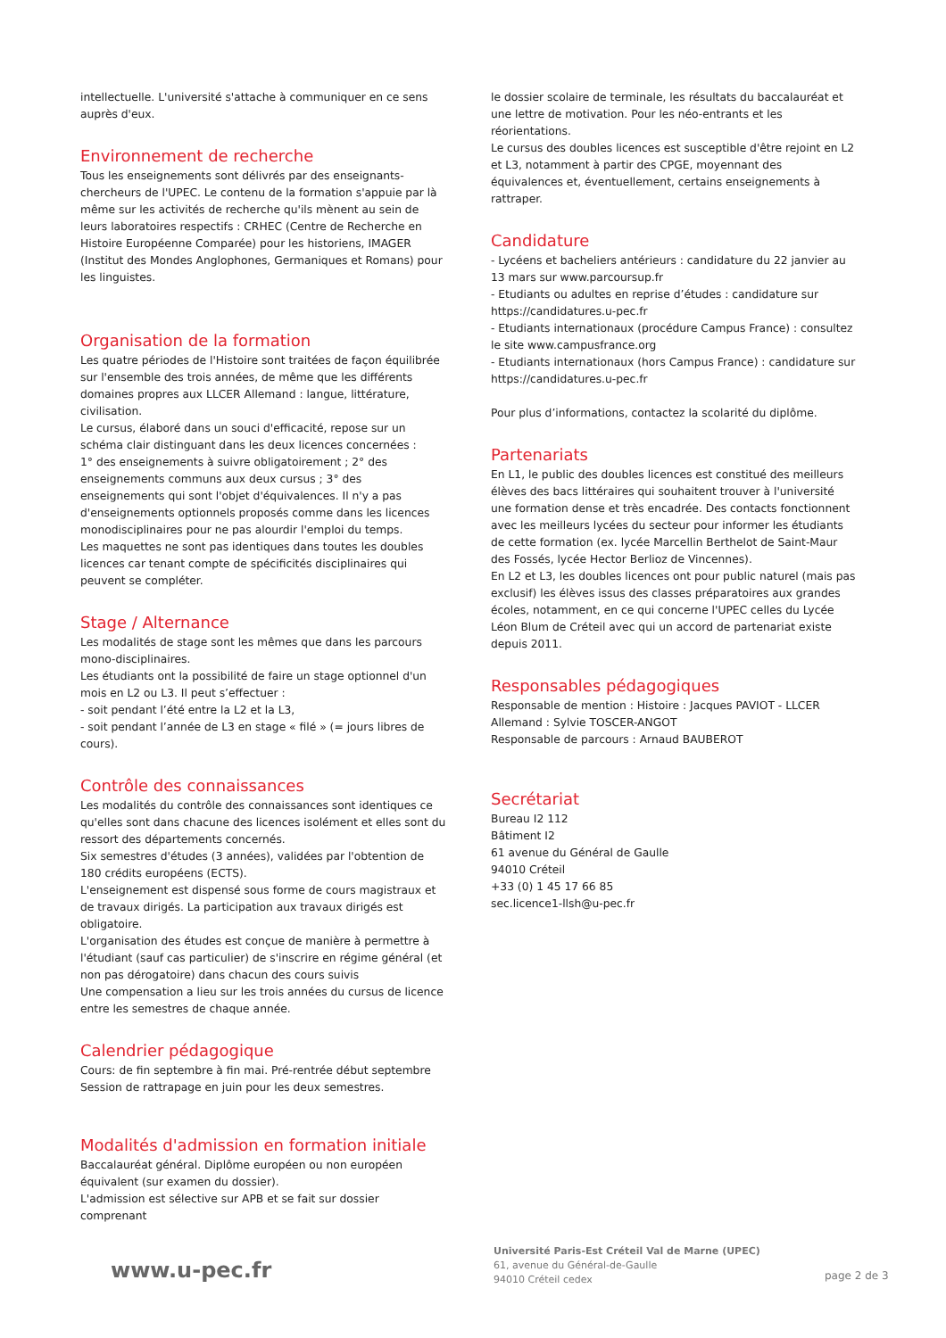intellectuelle. L'université s'attache à communiquer en ce sens auprès d'eux.
Environnement de recherche
Tous les enseignements sont délivrés par des enseignants-chercheurs de l'UPEC. Le contenu de la formation s'appuie par là même sur les activités de recherche qu'ils mènent au sein de leurs laboratoires respectifs : CRHEC (Centre de Recherche en Histoire Européenne Comparée) pour les historiens, IMAGER (Institut des Mondes Anglophones, Germaniques et Romans) pour les linguistes.
Organisation de la formation
Les quatre périodes de l'Histoire sont traitées de façon équilibrée sur l'ensemble des trois années, de même que les différents domaines propres aux LLCER Allemand : langue, littérature, civilisation.
Le cursus, élaboré dans un souci d'efficacité, repose sur un schéma clair distinguant dans les deux licences concernées :
1° des enseignements à suivre obligatoirement ; 2° des enseignements communs aux deux cursus ; 3° des enseignements qui sont l'objet d'équivalences. Il n'y a pas d'enseignements optionnels proposés comme dans les licences monodisciplinaires pour ne pas alourdir l'emploi du temps.
Les maquettes ne sont pas identiques dans toutes les doubles licences car tenant compte de spécificités disciplinaires qui peuvent se compléter.
Stage / Alternance
Les modalités de stage sont les mêmes que dans les parcours mono-disciplinaires.
Les étudiants ont la possibilité de faire un stage optionnel d'un mois en L2 ou L3. Il peut s’effectuer :
- soit pendant l’été entre la L2 et la L3,
- soit pendant l’année de L3 en stage « filé » (= jours libres de cours).
Contrôle des connaissances
Les modalités du contrôle des connaissances sont identiques ce qu'elles sont dans chacune des licences isolément et elles sont du ressort des départements concernés.
Six semestres d'études (3 années), validées par l'obtention de 180 crédits européens (ECTS).
L'enseignement est dispensé sous forme de cours magistraux et de travaux dirigés. La participation aux travaux dirigés est obligatoire.
L'organisation des études est conçue de manière à permettre à l'étudiant (sauf cas particulier) de s'inscrire en régime général (et non pas dérogatoire) dans chacun des cours suivis
Une compensation a lieu sur les trois années du cursus de licence entre les semestres de chaque année.
Calendrier pédagogique
Cours: de fin septembre à fin mai. Pré-rentrée début septembre
Session de rattrapage en juin pour les deux semestres.
Modalités d'admission en formation initiale
Baccalauréat général. Diplôme européen ou non européen équivalent (sur examen du dossier).
L'admission est sélective sur APB et se fait sur dossier comprenant
le dossier scolaire de terminale, les résultats du baccalauréat et une lettre de motivation. Pour les néo-entrants et les réorientations.
Le cursus des doubles licences est susceptible d'être rejoint en L2 et L3, notamment à partir des CPGE, moyennant des équivalences et, éventuellement, certains enseignements à rattraper.
Candidature
- Lycéens et bacheliers antérieurs : candidature du 22 janvier au 13 mars sur www.parcoursup.fr
- Etudiants ou adultes en reprise d’études : candidature sur https://candidatures.u-pec.fr
- Etudiants internationaux (procédure Campus France) : consultez le site www.campusfrance.org
- Etudiants internationaux (hors Campus France) : candidature sur https://candidatures.u-pec.fr
Pour plus d’informations, contactez la scolarité du diplôme.
Partenariats
En L1, le public des doubles licences est constitué des meilleurs élèves des bacs littéraires qui souhaitent trouver à l'université une formation dense et très encadrée. Des contacts fonctionnent avec les meilleurs lycées du secteur pour informer les étudiants de cette formation (ex. lycée Marcellin Berthelot de Saint-Maur des Fossés, lycée Hector Berlioz de Vincennes).
En L2 et L3, les doubles licences ont pour public naturel (mais pas exclusif) les élèves issus des classes préparatoires aux grandes écoles, notamment, en ce qui concerne l'UPEC celles du Lycée Léon Blum de Créteil avec qui un accord de partenariat existe depuis 2011.
Responsables pédagogiques
Responsable de mention : Histoire : Jacques PAVIOT - LLCER Allemand : Sylvie TOSCER-ANGOT
Responsable de parcours : Arnaud BAUBEROT
Secrétariat
Bureau I2 112
Bâtiment I2
61 avenue du Général de Gaulle
94010 Créteil
+33 (0) 1 45 17 66 85
sec.licence1-llsh@u-pec.fr
www.u-pec.fr
Université Paris-Est Créteil Val de Marne (UPEC)
61, avenue du Général-de-Gaulle
94010 Créteil cedex
page 2 de 3